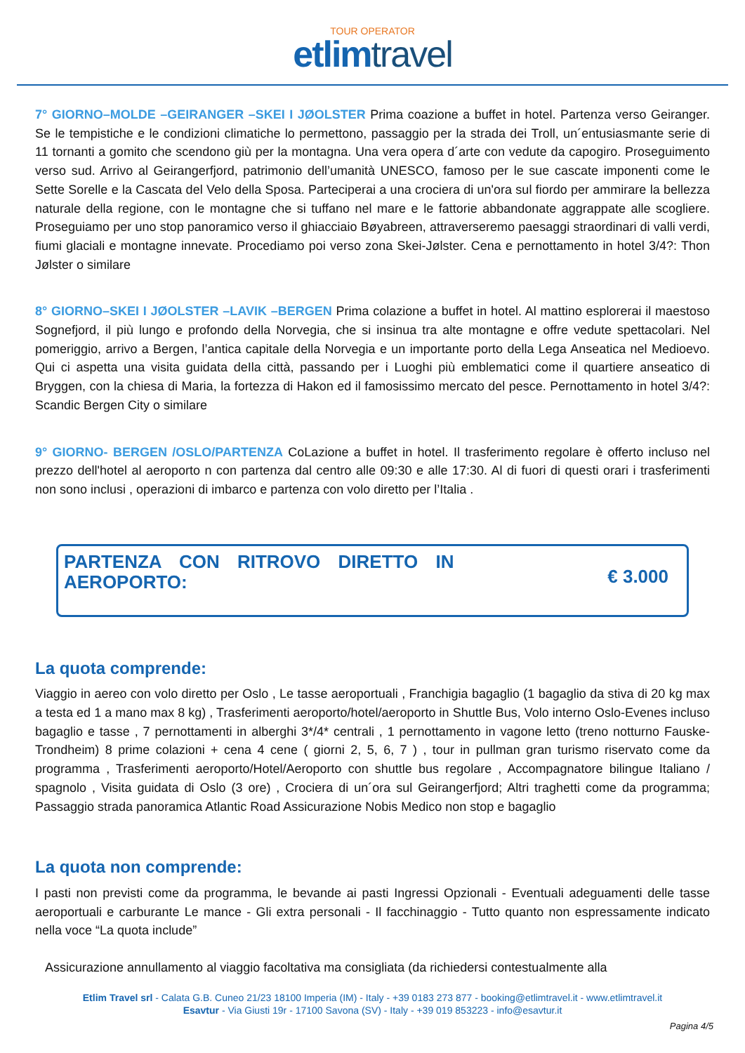TOUR OPERATOR
etlimtravel
7° GIORNO–MOLDE –GEIRANGER –SKEI I JØOLSTER Prima coazione a buffet in hotel. Partenza verso Geiranger. Se le tempistiche e le condizioni climatiche lo permettono, passaggio per la strada dei Troll, un´entusiasmante serie di 11 tornanti a gomito che scendono giù per la montagna. Una vera opera d´arte con vedute da capogiro. Proseguimento verso sud. Arrivo al Geirangerfjord, patrimonio dell’umanità UNESCO, famoso per le sue cascate imponenti come le Sette Sorelle e la Cascata del Velo della Sposa. Parteciperai a una crociera di un'ora sul fiordo per ammirare la bellezza naturale della regione, con le montagne che si tuffano nel mare e le fattorie abbandonate aggrappate alle scogliere. Proseguiamo per uno stop panoramico verso il ghiacciaio Bøyabreen, attraverseremo paesaggi straordinari di valli verdi, fiumi glaciali e montagne innevate. Procediamo poi verso zona Skei-Jølster. Cena e pernottamento in hotel 3/4?: Thon Jølster o similare
8° GIORNO–SKEI I JØOLSTER –LAVIK –BERGEN Prima colazione a buffet in hotel. Al mattino esplorerai il maestoso Sognefjord, il più lungo e profondo della Norvegia, che si insinua tra alte montagne e offre vedute spettacolari. Nel pomeriggio, arrivo a Bergen, l’antica capitale della Norvegia e un importante porto della Lega Anseatica nel Medioevo. Qui ci aspetta una visita guidata deIla città, passando per i Luoghi più emblematici come il quartiere anseatico di Bryggen, con la chiesa di Maria, la fortezza di Hakon ed il famosissimo mercato del pesce. Pernottamento in hotel 3/4?: Scandic Bergen City o similare
9° GIORNO- BERGEN /OSLO/PARTENZA CoLazione a buffet in hotel. Il trasferimento regolare è offerto incluso nel prezzo dell'hotel al aeroporto n con partenza dal centro alle 09:30 e alle 17:30. Al di fuori di questi orari i trasferimenti non sono inclusi , operazioni di imbarco e partenza con volo diretto per l’Italia .
PARTENZA CON RITROVO DIRETTO IN AEROPORTO:
€ 3.000
La quota comprende:
Viaggio in aereo con volo diretto per Oslo , Le tasse aeroportuali , Franchigia bagaglio (1 bagaglio da stiva di 20 kg max a testa ed 1 a mano max 8 kg) , Trasferimenti aeroporto/hotel/aeroporto in Shuttle Bus, Volo interno Oslo-Evenes incluso bagaglio e tasse , 7 pernottamenti in alberghi 3*/4* centrali , 1 pernottamento in vagone letto (treno notturno Fauske-Trondheim) 8 prime colazioni + cena 4 cene ( giorni 2, 5, 6, 7 ) , tour in pullman gran turismo riservato come da programma , Trasferimenti aeroporto/Hotel/Aeroporto con shuttle bus regolare , Accompagnatore bilingue Italiano / spagnolo , Visita guidata di Oslo (3 ore) , Crociera di un´ora sul Geirangerfjord; Altri traghetti come da programma; Passaggio strada panoramica Atlantic Road Assicurazione Nobis Medico non stop e bagaglio
La quota non comprende:
I pasti non previsti come da programma, le bevande ai pasti Ingressi Opzionali - Eventuali adeguamenti delle tasse aeroportuali e carburante Le mance - Gli extra personali - Il facchinaggio - Tutto quanto non espressamente indicato nella voce “La quota include”
Assicurazione annullamento al viaggio facoltativa ma consigliata (da richiedersi contestualmente alla
Etlim Travel srl - Calata G.B. Cuneo 21/23 18100 Imperia (IM) - Italy - +39 0183 273 877 - booking@etlimtravel.it - www.etlimtravel.it
Esavtur - Via Giusti 19r - 17100 Savona (SV) - Italy - +39 019 853223 - info@esavtur.it
Pagina 4/5